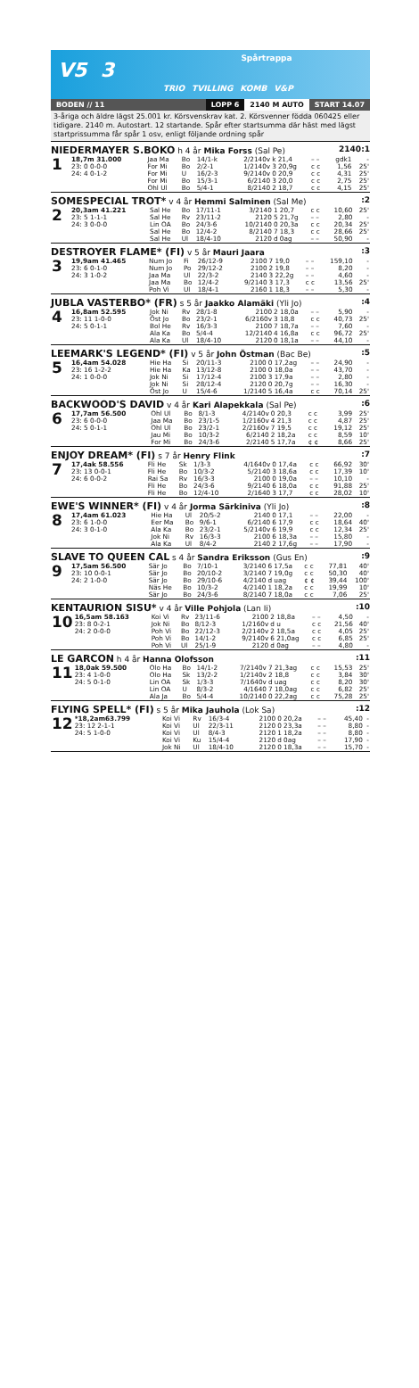V5 3
Spårtrappa
TRIO TVILLING KOMB V&P
BODEN // 11 LOPP 6 2140 M AUTO START 14.07
3-åriga och äldre lägst 25.001 kr. Körsvenskrav kat. 2. Körsvenner födda 060425 eller tidigare. 2140 m. Autostart. 12 startande. Spår efter startsumma där häst med lägst startprissumma får spår 1 osv, enligt följande ordning spår
NIEDERMAYER S.BOKO h 4 år Mika Forss (Sal Pe) 2140:1
| 1 | 18,7m 31.000 | Jaa Ma | Bo | 14/1-k | 2/2140v | k 21,4 | – – | gdk1 | - |
| | 23: 0 0-0-0 | For Mi | Bo | 2/2-1 | 1/2140v | 3 20,9g | c c | 1,56 | 25' |
| | 24: 4 0-1-2 | For Mi | U | 16/2-3 | 9/2140v | 0 20,9 | c c | 4,31 | 25' |
| | | For Mi | Bo | 15/3-1 | 6/2140 | 3 20,0 | c c | 2,75 | 25' |
| | | Ohl Ul | Bo | 5/4-1 | 8/2140 | 2 18,7 | c c | 4,15 | 25' |
SOMESPECIAL TROT* v 4 år Hemmi Salminen (Sal Me):2
| 2 | 20,3am 41.221 | Sal He | Bo | 17/11-1 | 3/2140 | 1 20,7 | c c | 10,60 | 25' |
| | 23: 5 1-1-1 | Sal He | Rv | 23/11-2 | 2120 | 5 21,7g | – – | 2,80 | - |
| | 24: 3 0-0-0 | Lin OA | Bo | 24/3-6 | 10/2140 | 0 20,3a | c c | 20,34 | 25' |
| | | Sal He | Bo | 12/4-2 | 8/2140 | 7 18,3 | c c | 28,66 | 25' |
| | | Sal He | Ul | 18/4-10 | 2120 | d 0ag | – – | 50,90 | - |
DESTROYER FLAME* (FI) v 5 år Mauri Jaara:3
| 3 | 19,9am 41.465 | Num Jo | Fi | 26/12-9 | 2100 | 7 19,0 | – – | 159,10 | - |
| | 23: 6 0-1-0 | Num Jo | Po | 29/12-2 | 2100 | 2 19,8 | – – | 8,20 | - |
| | 24: 3 1-0-2 | Jaa Ma | Ul | 22/3-2 | 2140 | 3 22,2g | – – | 4,60 | - |
| | | Jaa Ma | Bo | 12/4-2 | 9/2140 | 3 17,3 | c c | 13,56 | 25' |
| | | Poh Vi | Ul | 18/4-1 | 2160 | 1 18,3 | – – | 5,30 | - |
JUBLA VASTERBO* (FR) s 5 år Jaakko Alamäki (Yli Jo):4
| 4 | 16,8am 52.595 | Jok Ni | Rv | 28/1-8 | 2100 | 2 18,0a | – – | 5,90 | - |
| | 23: 11 1-0-0 | Öst Jo | Bo | 23/2-1 | 6/2160v | 3 18,8 | c c | 40,73 | 25' |
| | 24: 5 0-1-1 | Bol He | Rv | 16/3-3 | 2100 | 7 18,7a | – – | 7,60 | - |
| | | Ala Ka | Bo | 5/4-4 | 12/2140 | 4 16,8a | c c | 96,72 | 25' |
| | | Ala Ka | Ul | 18/4-10 | 2120 | 0 18,1a | – – | 44,10 | - |
LEEMARK'S LEGEND* (FI) v 5 år John Östman (Bac Be):5
| 5 | 16,4am 54.028 | Hie Ha | Si | 20/11-3 | 2100 | 0 17,2ag | – – | 24,90 | - |
| | 23: 16 1-2-2 | Hie Ha | Ka | 13/12-8 | 2100 | 0 18,0a | – – | 43,70 | - |
| | 24: 1 0-0-0 | Jok Ni | Si | 17/12-4 | 2100 | 3 17,9a | – – | 2,80 | - |
| | | Jok Ni | Si | 28/12-4 | 2120 | 0 20,7g | – – | 16,30 | - |
| | | Öst Jo | U | 15/4-6 | 1/2140 | 5 16,4a | c c | 70,14 | 25' |
BACKWOOD'S DAVID v 4 år Kari Alapekkala (Sal Pe):6
| 6 | 17,7am 56.500 | Ohl Ul | Bo | 8/1-3 | 4/2140v | 0 20,3 | c c | 3,99 | 25' |
| | 23: 6 0-0-0 | Jaa Ma | Bo | 23/1-5 | 1/2160v | 4 21,3 | c c | 4,87 | 25' |
| | 24: 5 0-1-1 | Ohl Ul | Bo | 23/2-1 | 2/2160v | 7 19,5 | c c | 19,12 | 25' |
| | | Jau Mi | Bo | 10/3-2 | 6/2140 | 2 18,2a | c c | 8,59 | 10' |
| | | For Mi | Bo | 24/3-6 | 2/2140 | 5 17,7a | ¢ ¢ | 8,66 | 25' |
ENJOY DREAM* (FI) s 7 år Henry Flink:7
| 7 | 17,4ak 58.556 | Fli He | Sk | 1/3-3 | 4/1640v | 0 17,4a | c c | 66,92 | 30' |
| | 23: 13 0-0-1 | Fli He | Bo | 10/3-2 | 5/2140 | 3 18,6a | c c | 17,39 | 10' |
| | 24: 6 0-0-2 | Rai Sa | Rv | 16/3-3 | 2100 | 0 19,0a | – – | 10,10 | - |
| | | Fli He | Bo | 24/3-6 | 9/2140 | 6 18,0a | c c | 91,88 | 25' |
| | | Fli He | Bo | 12/4-10 | 2/1640 | 3 17,7 | c c | 28,02 | 10' |
EWE'S WINNER* (FI) v 4 år Jorma Särkiniva (Yli Jo):8
| 8 | 17,4am 61.023 | Hie Ha | Ul | 20/5-2 | 2140 | 0 17,1 | – – | 22,00 | - |
| | 23: 6 1-0-0 | Eer Ma | Bo | 9/6-1 | 6/2140 | 6 17,9 | c c | 18,64 | 40' |
| | 24: 3 0-1-0 | Ala Ka | Bo | 23/2-1 | 5/2140v | 6 19,9 | c c | 12,34 | 25' |
| | | Jok Ni | Rv | 16/3-3 | 2100 | 6 18,3a | – – | 15,80 | - |
| | | Ala Ka | Ul | 8/4-2 | 2140 | 2 17,6g | – – | 17,90 | - |
SLAVE TO QUEEN CAL s 4 år Sandra Eriksson (Gus En):9
| 9 | 17,5am 56.500 | Sär Jo | Bo | 7/10-1 | 3/2140 | 6 17,5a | c c | 77,81 | 40' |
| | 23: 10 0-0-1 | Sär Jo | Bo | 20/10-2 | 3/2140 | 7 19,0g | c c | 50,30 | 40' |
| | 24: 2 1-0-0 | Sär Jo | Bo | 29/10-6 | 4/2140 | d uag | ¢ ¢ | 39,44 | 100' |
| | | Näs He | Bo | 10/3-2 | 4/2140 | 1 18,2a | c c | 19,99 | 10' |
| | | Sär Jo | Bo | 24/3-6 | 8/2140 | 7 18,0a | c c | 7,06 | 25' |
KENTAURION SISU* v 4 år Ville Pohjola (Lan Ii):10
| 10 | 16,5am 58.163 | Koi Vi | Rv | 23/11-6 | 2100 | 2 18,8a | – – | 4,50 | - |
| | 23: 8 0-2-1 | Jok Ni | Bo | 8/12-3 | 1/2160v | d u | c c | 21,56 | 40' |
| | 24: 2 0-0-0 | Poh Vi | Bo | 22/12-3 | 2/2140v | 2 18,5a | c c | 4,05 | 25' |
| | | Poh Vi | Bo | 14/1-2 | 9/2140v | 6 21,0ag | c c | 6,85 | 25' |
| | | Poh Vi | Ul | 25/1-9 | 2120 | d 0ag | – – | 4,80 | - |
LE GARCON h 4 år Hanna Olofsson:11
| 11 | 18,0ak 59.500 | Olo Ha | Bo | 14/1-2 | 7/2140v | 7 21,3ag | c c | 15,53 | 25' |
| | 23: 4 1-0-0 | Olo Ha | Sk | 13/2-2 | 1/2140v | 2 18,8 | c c | 3,84 | 30' |
| | 24: 5 0-1-0 | Lin OA | Sk | 1/3-3 | 7/1640v | d uag | c c | 8,20 | 30' |
| | | Lin OA | U | 8/3-2 | 4/1640 | 7 18,0ag | c c | 6,82 | 25' |
| | | Ala Ja | Bo | 5/4-4 | 10/2140 | 0 22,2ag | c c | 75,28 | 25' |
FLYING SPELL* (FI) s 5 år Mika Jauhola (Lok Sa):12
| 12 | *18,2am63.799 | Koi Vi | Rv | 16/3-4 | 2100 | 0 20,2a | – – | 45,40 | - |
| | 23: 12 2-1-1 | Koi Vi | Ul | 22/3-11 | 2120 | 0 23,3a | – – | 8,80 | - |
| | 24: 5 1-0-0 | Koi Vi | Ul | 8/4-3 | 2120 | 1 18,2a | – – | 8,80 | - |
| | | Koi Vi | Ku | 15/4-4 | 2120 | d 0ag | – – | 17,90 | - |
| | | Jok Ni | Ul | 18/4-10 | 2120 | 0 18,3a | – – | 15,70 | - |